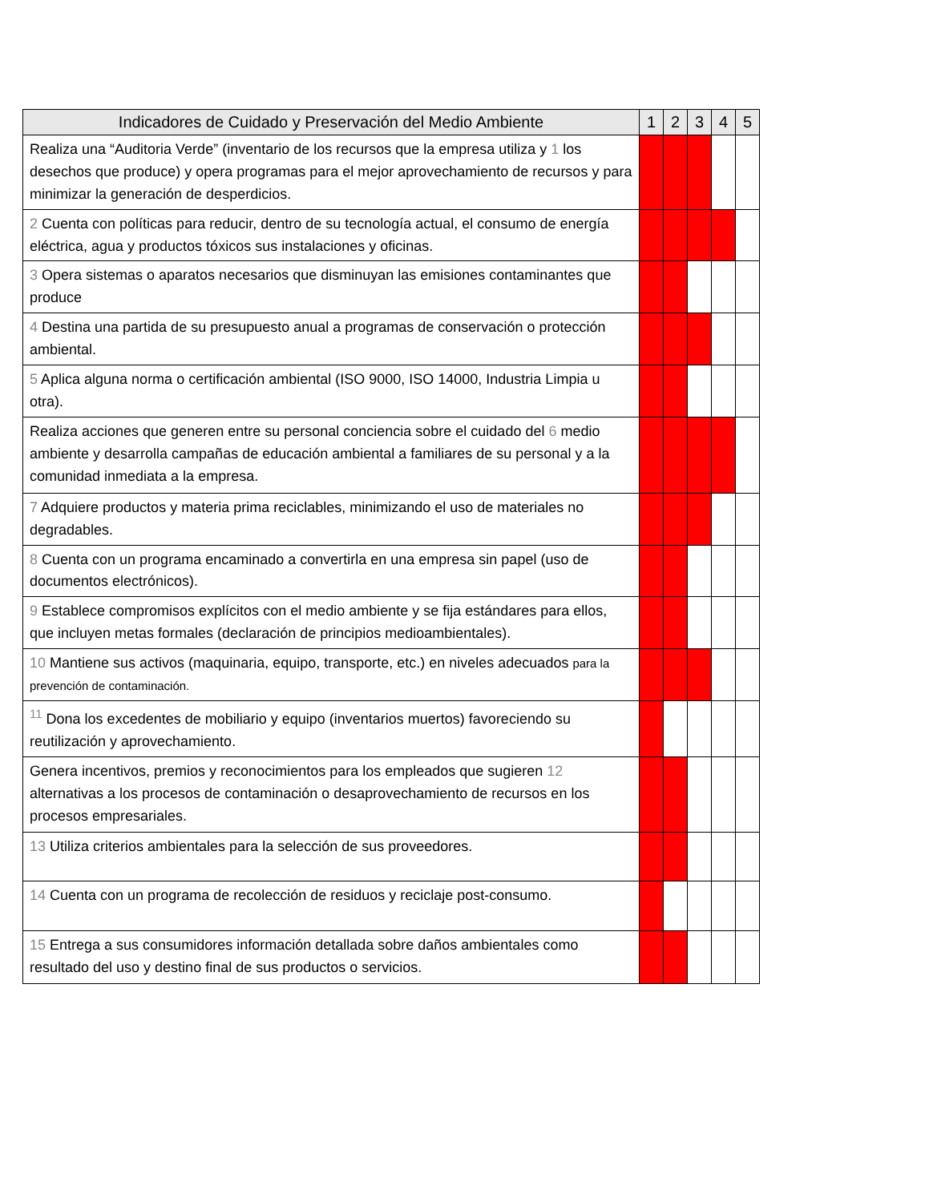| Indicadores de Cuidado y Preservación del Medio Ambiente | 1 | 2 | 3 | 4 | 5 |
| --- | --- | --- | --- | --- | --- |
| Realiza una “Auditoria Verde” (inventario de los recursos que la empresa utiliza y 1 los desechos que produce) y opera programas para el mejor aprovechamiento de recursos y para minimizar la generación de desperdicios. | | | | | |
| 2 Cuenta con políticas para reducir, dentro de su tecnología actual, el consumo de energía eléctrica, agua y productos tóxicos sus instalaciones y oficinas. | | | | | |
| 3 Opera sistemas o aparatos necesarios que disminuyan las emisiones contaminantes que produce | | | | | |
| 4 Destina una partida de su presupuesto anual a programas de conservación o protección ambiental. | | | | | |
| 5 Aplica alguna norma o certificación ambiental (ISO 9000, ISO 14000, Industria Limpia u otra). | | | | | |
| Realiza acciones que generen entre su personal conciencia sobre el cuidado del 6 medio ambiente y desarrolla campañas de educación ambiental a familiares de su personal y a la comunidad inmediata a la empresa. | | | | | |
| 7 Adquiere productos y materia prima reciclables, minimizando el uso de materiales no degradables. | | | | | |
| 8 Cuenta con un programa encaminado a convertirla en una empresa sin papel (uso de documentos electrónicos). | | | | | |
| 9 Establece compromisos explícitos con el medio ambiente y se fija estándares para ellos, que incluyen metas formales (declaración de principios medioambientales). | | | | | |
| 10 Mantiene sus activos (maquinaria, equipo, transporte, etc.) en niveles adecuados para la prevención de contaminación. | | | | | |
| <sup>11</sup> Dona los excedentes de mobiliario y equipo (inventarios muertos) favoreciendo su reutilización y aprovechamiento. | | | | | |
| Genera incentivos, premios y reconocimientos para los empleados que sugieren 12 alternativas a los procesos de contaminación o desaprovechamiento de recursos en los procesos empresariales. | | | | | |
| 13 Utiliza criterios ambientales para la selección de sus proveedores. | | | | | |
| 14 Cuenta con un programa de recolección de residuos y reciclaje post-consumo. | | | | | |
| 15 Entrega a sus consumidores información detallada sobre daños ambientales como resultado del uso y destino final de sus productos o servicios. | | | | | |